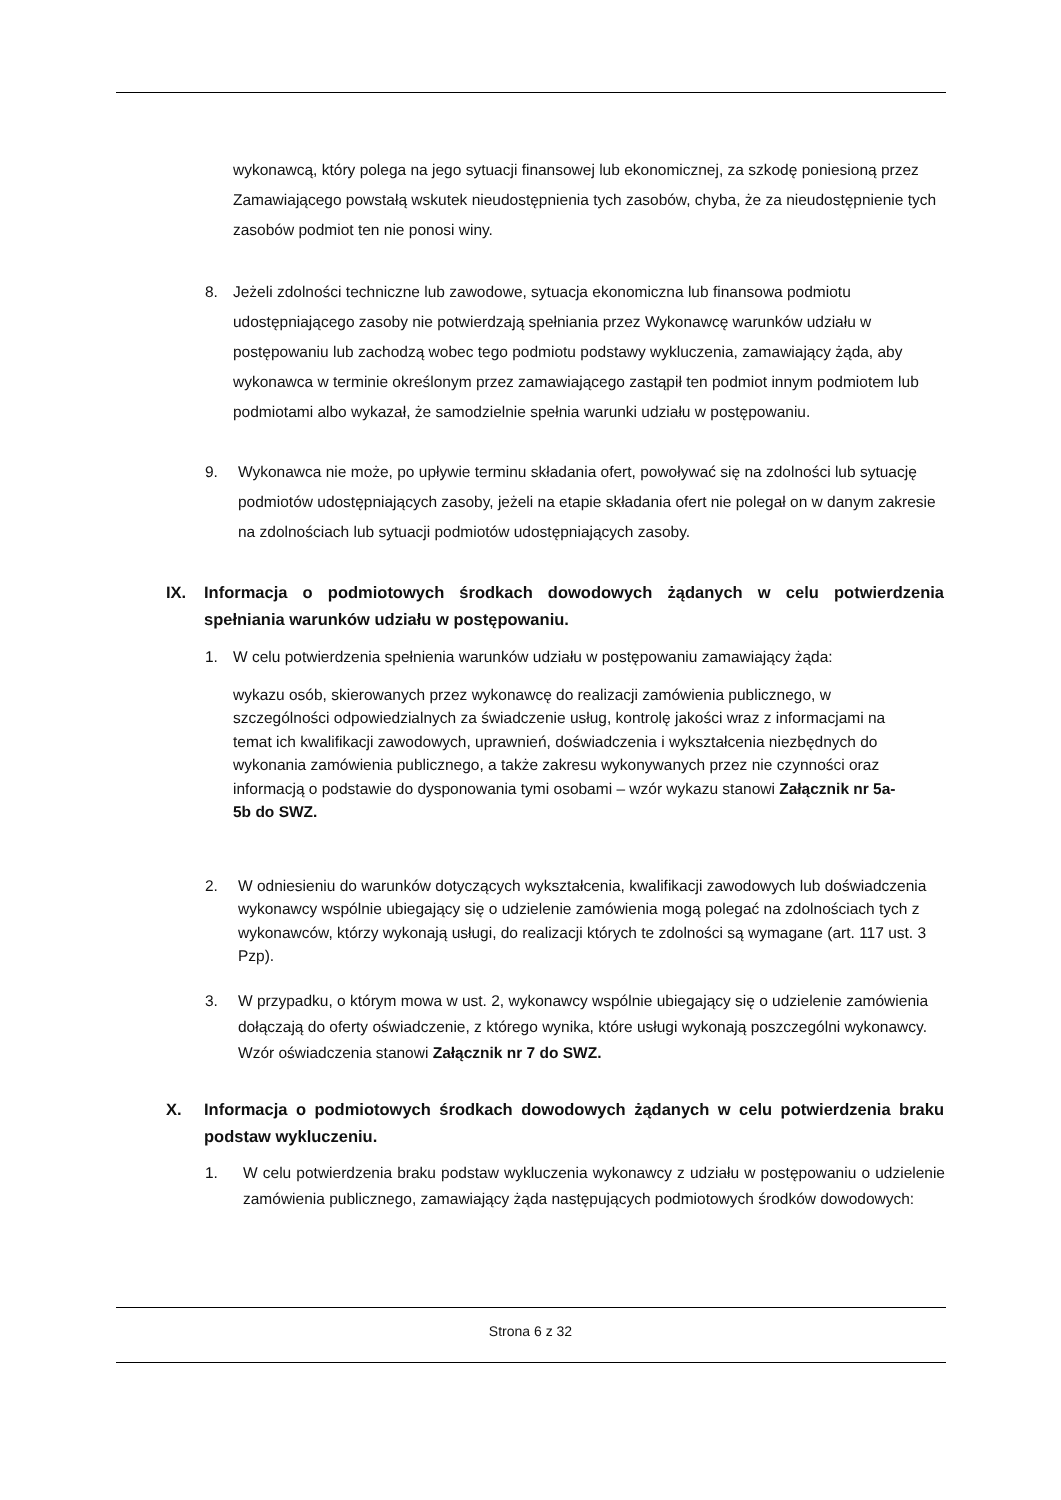wykonawcą, który polega na jego sytuacji finansowej lub ekonomicznej, za szkodę poniesioną przez Zamawiającego powstałą wskutek nieudostępnienia tych zasobów, chyba, że za nieudostępnienie tych zasobów podmiot ten nie ponosi winy.
8. Jeżeli zdolności techniczne lub zawodowe, sytuacja ekonomiczna lub finansowa podmiotu udostępniającego zasoby nie potwierdzają spełniania przez Wykonawcę warunków udziału w postępowaniu lub zachodzą wobec tego podmiotu podstawy wykluczenia, zamawiający żąda, aby wykonawca w terminie określonym przez zamawiającego zastąpił ten podmiot innym podmiotem lub podmiotami albo wykazał, że samodzielnie spełnia warunki udziału w postępowaniu.
9. Wykonawca nie może, po upływie terminu składania ofert, powoływać się na zdolności lub sytuację podmiotów udostępniających zasoby, jeżeli na etapie składania ofert nie polegał on w danym zakresie na zdolnościach lub sytuacji podmiotów udostępniających zasoby.
IX. Informacja o podmiotowych środkach dowodowych żądanych w celu potwierdzenia spełniania warunków udziału w postępowaniu.
1. W celu potwierdzenia spełnienia warunków udziału w postępowaniu zamawiający żąda:
wykazu osób, skierowanych przez wykonawcę do realizacji zamówienia publicznego, w szczególności odpowiedzialnych za świadczenie usług, kontrolę jakości wraz z informacjami na temat ich kwalifikacji zawodowych, uprawnień, doświadczenia i wykształcenia niezbędnych do wykonania zamówienia publicznego, a także zakresu wykonywanych przez nie czynności oraz informacją o podstawie do dysponowania tymi osobami – wzór wykazu stanowi Załącznik nr 5a-5b do SWZ.
2. W odniesieniu do warunków dotyczących wykształcenia, kwalifikacji zawodowych lub doświadczenia wykonawcy wspólnie ubiegający się o udzielenie zamówienia mogą polegać na zdolnościach tych z wykonawców, którzy wykonają usługi, do realizacji których te zdolności są wymagane (art. 117 ust. 3 Pzp).
3. W przypadku, o którym mowa w ust. 2, wykonawcy wspólnie ubiegający się o udzielenie zamówienia dołączają do oferty oświadczenie, z którego wynika, które usługi wykonają poszczególni wykonawcy. Wzór oświadczenia stanowi Załącznik nr 7 do SWZ.
X. Informacja o podmiotowych środkach dowodowych żądanych w celu potwierdzenia braku podstaw wykluczeniu.
1. W celu potwierdzenia braku podstaw wykluczenia wykonawcy z udziału w postępowaniu o udzielenie zamówienia publicznego, zamawiający żąda następujących podmiotowych środków dowodowych:
Strona 6 z 32